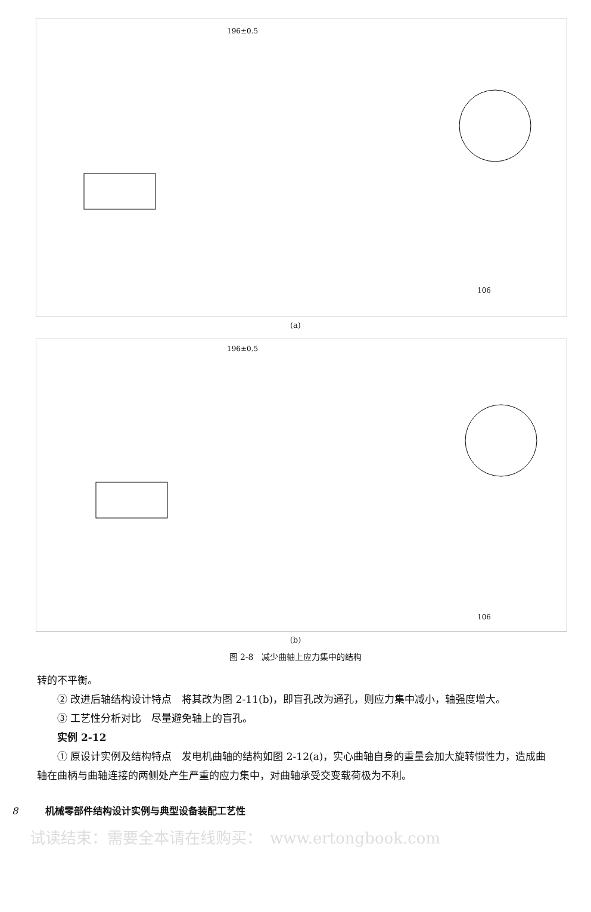196±0.5
106
(a)
196±0.5
106
(b)
图 2-8　减少曲轴上应力集中的结构
转的不平衡。
② 改进后轴结构设计特点　将其改为图 2-11(b)，即盲孔改为通孔，则应力集中减小，轴强度增大。
③ 工艺性分析对比　尽量避免轴上的盲孔。
实例 2-12
① 原设计实例及结构特点　发电机曲轴的结构如图 2-12(a)，实心曲轴自身的重量会加大旋转惯性力，造成曲轴在曲柄与曲轴连接的两侧处产生严重的应力集中，对曲轴承受交变载荷极为不利。
8 机械零部件结构设计实例与典型设备装配工艺性
试读结束：需要全本请在线购买：　www.ertongbook.com